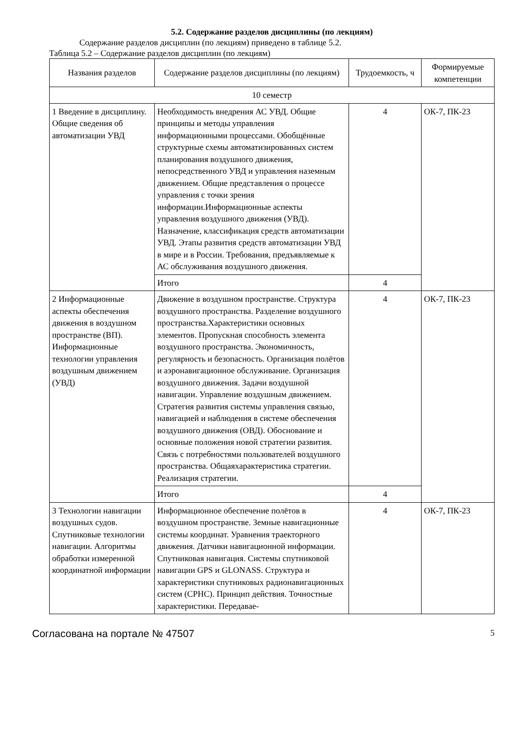5.2. Содержание разделов дисциплины (по лекциям)
Содержание разделов дисциплин (по лекциям) приведено в таблице 5.2.
Таблица 5.2 – Содержание разделов дисциплин (по лекциям)
| Названия разделов | Содержание разделов дисциплины (по лекциям) | Трудоемкость, ч | Формируемые компетенции |
| --- | --- | --- | --- |
| 10 семестр | | | |
| 1 Введение в дисциплину. Общие сведения об автоматизации УВД | Необходимость внедрения АС УВД. Общие принципы и методы управления информационными процессами. Обобщённые структурные схемы автоматизированных систем планирования воздушного движения, непосредственного УВД и управления наземным движением. Общие представления о процессе управления с точки зрения информации.Информационные аспекты управления воздушного движения (УВД). Назначение, классификация средств автоматизации УВД. Этапы развития средств автоматизации УВД в мире и в России. Требования, предъявляемые к АС обслуживания воздушного движения. | 4 | ОК-7, ПК-23 |
| | Итого | 4 | |
| 2 Информационные аспекты обеспечения движения в воздушном пространстве (ВП). Информационные технологии управления воздушным движением (УВД) | Движение в воздушном пространстве. Структура воздушного пространства. Разделение воздушного пространства.Характеристики основных элементов. Пропускная способность элемента воздушного пространства. Экономичность, регулярность и безопасность. Организация полётов и аэронавигационное обслуживание. Организация воздушного движения. Задачи воздушной навигации. Управление воздушным движением. Стратегия развития системы управления связью, навигацией и наблюдения в системе обеспечения воздушного движения (ОВД). Обоснование и основные положения новой стратегии развития. Связь с потребностями пользователей воздушного пространства. Общаяхарактеристика стратегии. Реализация стратегии. | 4 | ОК-7, ПК-23 |
| | Итого | 4 | |
| 3 Технологии навигации воздушных судов. Спутниковые технологии навигации. Алгоритмы обработки измеренной координатной информации | Информационное обеспечение полётов в воздушном пространстве. Земные навигационные системы координат. Уравнения траекторного движения. Датчики навигационной информации. Спутниковая навигация. Системы спутниковой навигации GPS и GLONASS. Структура и характеристики спутниковых радионавигационных систем (СРНС). Принцип действия. Точностные характеристики. Передавае- | 4 | ОК-7, ПК-23 |
Согласована на портале № 47507 5